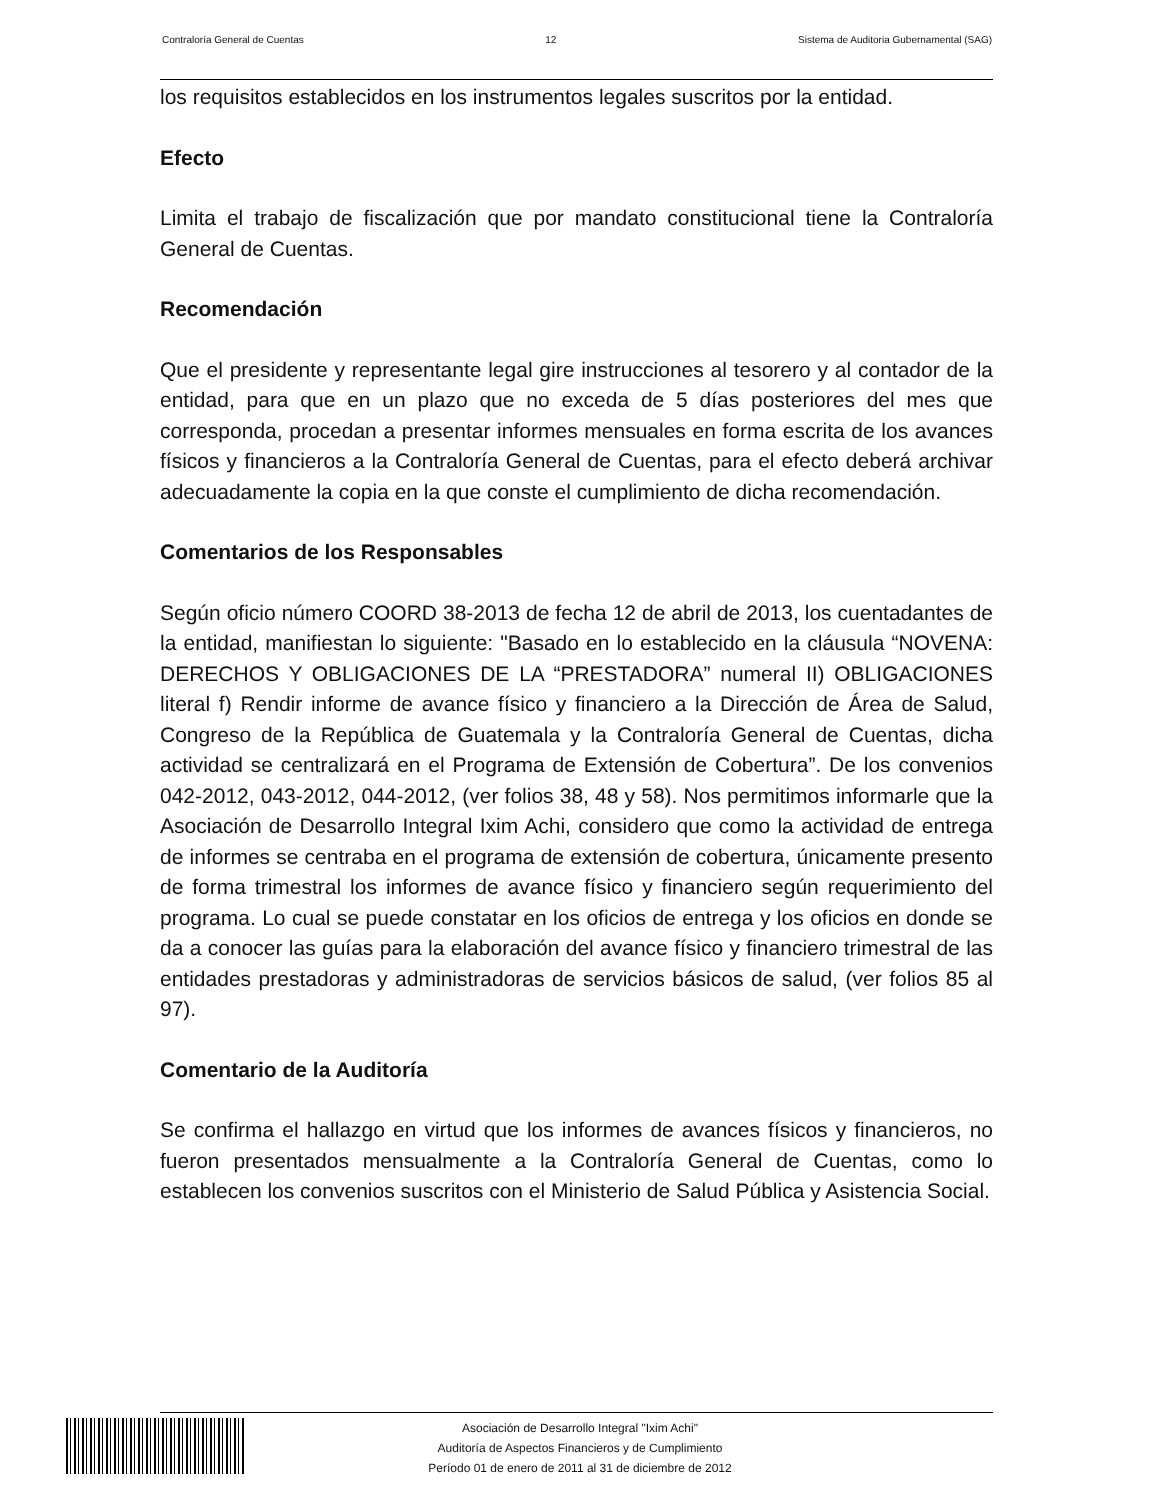Contraloría General de Cuentas 12 Sistema de Auditoria Gubernamental (SAG)
los requisitos establecidos en los instrumentos legales suscritos por la entidad.
Efecto
Limita el trabajo de fiscalización que por mandato constitucional tiene la Contraloría General de Cuentas.
Recomendación
Que el presidente y representante legal gire instrucciones al tesorero y al contador de la entidad, para que en un plazo que no exceda de 5 días posteriores del mes que corresponda, procedan a presentar informes mensuales en forma escrita de los avances físicos y financieros a la Contraloría General de Cuentas, para el efecto deberá archivar adecuadamente la copia en la que conste el cumplimiento de dicha recomendación.
Comentarios de los Responsables
Según oficio número COORD 38-2013 de fecha 12 de abril de 2013, los cuentadantes de la entidad, manifiestan lo siguiente: "Basado en lo establecido en la cláusula “NOVENA: DERECHOS Y OBLIGACIONES DE LA “PRESTADORA” numeral II) OBLIGACIONES literal f) Rendir informe de avance físico y financiero a la Dirección de Área de Salud, Congreso de la República de Guatemala y la Contraloría General de Cuentas, dicha actividad se centralizará en el Programa de Extensión de Cobertura”. De los convenios 042-2012, 043-2012, 044-2012, (ver folios 38, 48 y 58). Nos permitimos informarle que la Asociación de Desarrollo Integral Ixim Achi, considero que como la actividad de entrega de informes se centraba en el programa de extensión de cobertura, únicamente presento de forma trimestral los informes de avance físico y financiero según requerimiento del programa. Lo cual se puede constatar en los oficios de entrega y los oficios en donde se da a conocer las guías para la elaboración del avance físico y financiero trimestral de las entidades prestadoras y administradoras de servicios básicos de salud, (ver folios 85 al 97).
Comentario de la Auditoría
Se confirma el hallazgo en virtud que los informes de avances físicos y financieros, no fueron presentados mensualmente a la Contraloría General de Cuentas, como lo establecen los convenios suscritos con el Ministerio de Salud Pública y Asistencia Social.
Asociación de Desarrollo Integral "Ixim Achi"
Auditoría de Aspectos Financieros y de Cumplimiento
Período 01 de enero de 2011 al 31 de diciembre de 2012